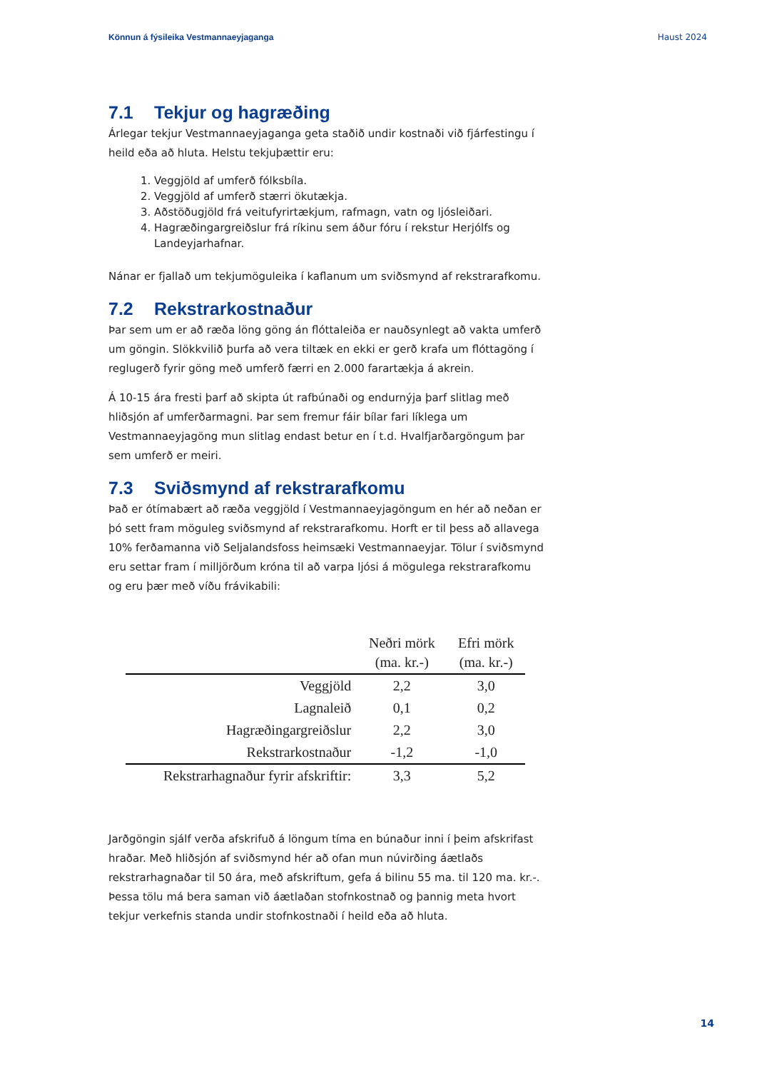Könnun á fýsileika Vestmannaeyjaganga Haust 2024
7.1 Tekjur og hagræðing
Árlegar tekjur Vestmannaeyjaganga geta staðið undir kostnaði við fjárfestingu í heild eða að hluta. Helstu tekjuþættir eru:
1. Veggjöld af umferð fólksbíla.
2. Veggjöld af umferð stærri ökutækja.
3. Aðstöðugjöld frá veitufyrirtækjum, rafmagn, vatn og ljósleiðari.
4. Hagræðingargreiðslur frá ríkinu sem áður fóru í rekstur Herjólfs og Landeyjarhafnar.
Nánar er fjallað um tekjumöguleika í kaflanum um sviðsmynd af rekstrarafkomu.
7.2 Rekstrarkostnaður
Þar sem um er að ræða löng göng án flóttaleiða er nauðsynlegt að vakta umferð um göngin. Slökkvilið þurfa að vera tiltæk en ekki er gerð krafa um flóttagöng í reglugerð fyrir göng með umferð færri en 2.000 farartækja á akrein.
Á 10-15 ára fresti þarf að skipta út rafbúnaði og endurnýja þarf slitlag með hliðsjón af umferðarmagni. Þar sem fremur fáir bílar fari líklega um Vestmannaeyjagöng mun slitlag endast betur en í t.d. Hvalfjarðargöngum þar sem umferð er meiri.
7.3 Sviðsmynd af rekstrarafkomu
Það er ótímabært að ræða veggjöld í Vestmannaeyjagöngum en hér að neðan er þó sett fram möguleg sviðsmynd af rekstrarafkomu. Horft er til þess að allavega 10% ferðamanna við Seljalandsfoss heimsæki Vestmannaeyjar. Tölur í sviðsmynd eru settar fram í milljörðum króna til að varpa ljósi á mögulega rekstrarafkomu og eru þær með víðu frávikabili:
| | Neðri mörk (ma. kr.-) | Efri mörk (ma. kr.-) |
| --- | --- | --- |
| Veggjöld | 2,2 | 3,0 |
| Lagnaleið | 0,1 | 0,2 |
| Hagræðingargreiðslur | 2,2 | 3,0 |
| Rekstrarkostnaður | -1,2 | -1,0 |
| Rekstrarhagnaður fyrir afskriftir: | 3,3 | 5,2 |
Jarðgöngin sjálf verða afskrifuð á löngum tíma en búnaður inni í þeim afskrifast hraðar. Með hliðsjón af sviðsmynd hér að ofan mun núvirðing áætlaðs rekstrarhagnaðar til 50 ára, með afskriftum, gefa á bilinu 55 ma. til 120 ma. kr.-. Þessa tölu má bera saman við áætlaðan stofnkostnað og þannig meta hvort tekjur verkefnis standa undir stofnkostnaði í heild eða að hluta.
14